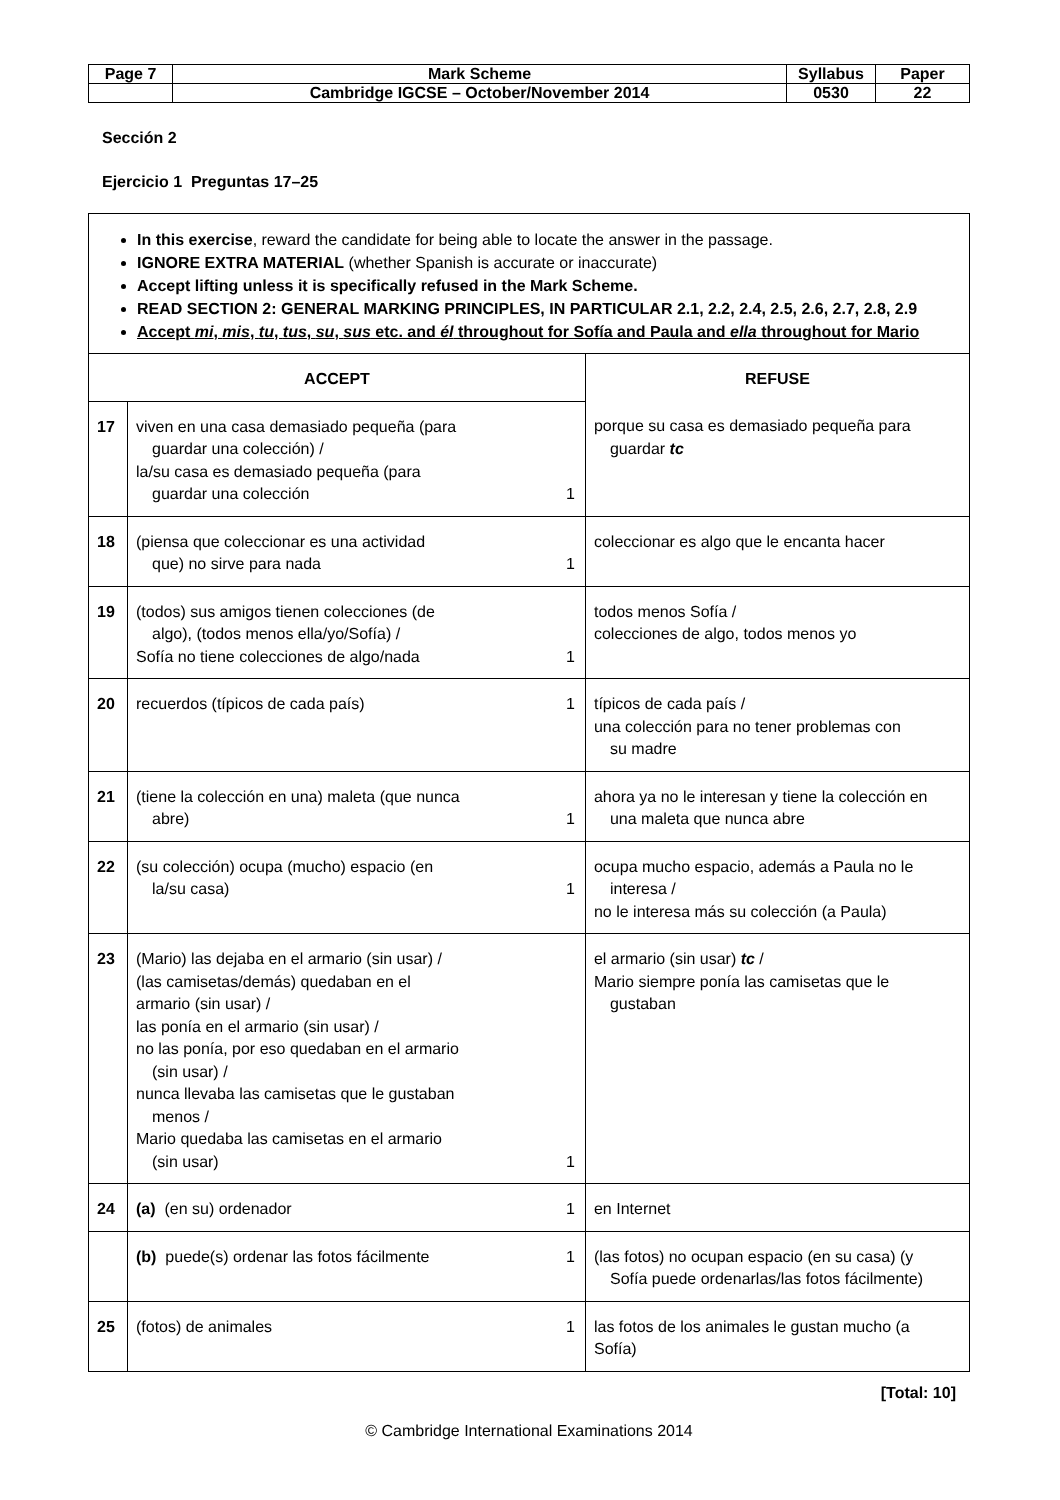| Page 7 | Mark Scheme | Syllabus | Paper |
| | Cambridge IGCSE – October/November 2014 | 0530 | 22 |
Sección 2
Ejercicio 1 Preguntas 17–25
In this exercise, reward the candidate for being able to locate the answer in the passage.
IGNORE EXTRA MATERIAL (whether Spanish is accurate or inaccurate)
Accept lifting unless it is specifically refused in the Mark Scheme.
READ SECTION 2: GENERAL MARKING PRINCIPLES, IN PARTICULAR 2.1, 2.2, 2.4, 2.5, 2.6, 2.7, 2.8, 2.9
Accept mi, mis, tu, tus, su, sus etc. and él throughout for Sofía and Paula and ella throughout for Mario
| ACCEPT | | REFUSE |
| 17 | viven en una casa demasiado pequeña (para guardar una colección) / la/su casa es demasiado pequeña (para guardar una colección 1 | porque su casa es demasiado pequeña para guardar tc |
| 18 | (piensa que coleccionar es una actividad que) no sirve para nada 1 | coleccionar es algo que le encanta hacer |
| 19 | (todos) sus amigos tienen colecciones (de algo), (todos menos ella/yo/Sofía) / Sofía no tiene colecciones de algo/nada 1 | todos menos Sofía / colecciones de algo, todos menos yo |
| 20 | recuerdos (típicos de cada país) 1 | típicos de cada país / una colección para no tener problemas con su madre |
| 21 | (tiene la colección en una) maleta (que nunca abre) 1 | ahora ya no le interesan y tiene la colección en una maleta que nunca abre |
| 22 | (su colección) ocupa (mucho) espacio (en la/su casa) 1 | ocupa mucho espacio, además a Paula no le interesa / no le interesa más su colección (a Paula) |
| 23 | (Mario) las dejaba en el armario (sin usar) / (las camisetas/demás) quedaban en el armario (sin usar) / las ponía en el armario (sin usar) / no las ponía, por eso quedaban en el armario (sin usar) / nunca llevaba las camisetas que le gustaban menos / Mario quedaba las camisetas en el armario (sin usar) 1 | el armario (sin usar) tc / Mario siempre ponía las camisetas que le gustaban |
| 24 | (a) (en su) ordenador 1 | en Internet |
| | (b) puede(s) ordenar las fotos fácilmente 1 | (las fotos) no ocupan espacio (en su casa) (y Sofía puede ordenarlas/las fotos fácilmente) |
| 25 | (fotos) de animales 1 | las fotos de los animales le gustan mucho (a Sofía) |
[Total: 10]
© Cambridge International Examinations 2014